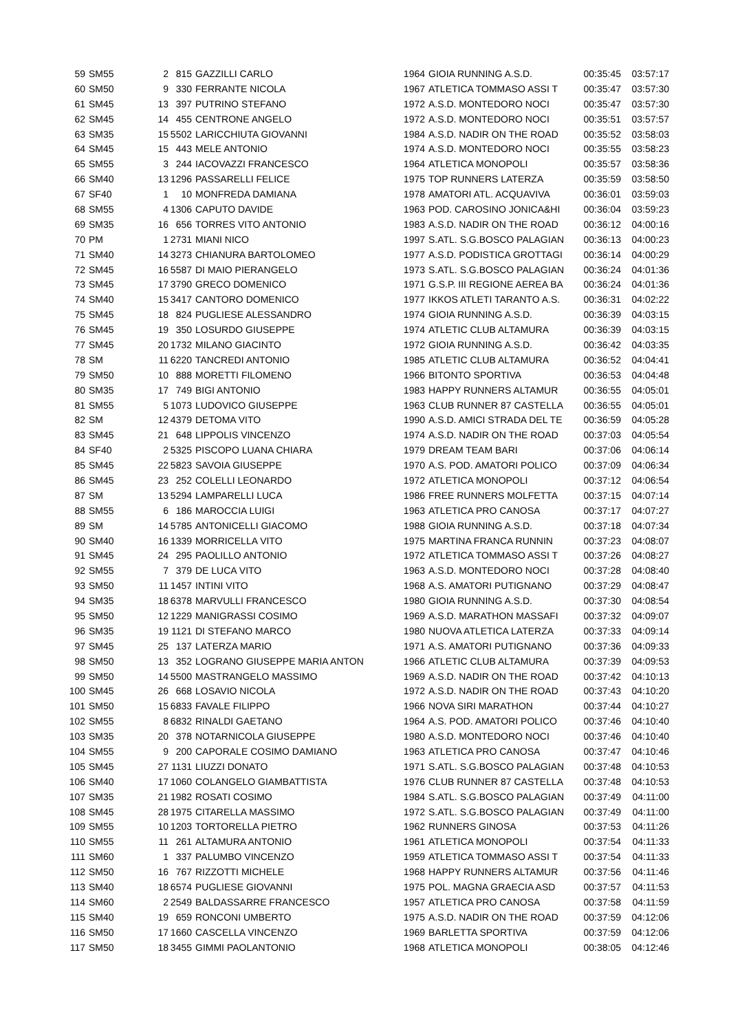| 59 | SM55 | 2 | 815 | GAZZILLI CARLO | 1964 | GIOIA RUNNING A.S.D. | 00:35:45 | 03:57:17 |
| 60 | SM50 | 9 | 330 | FERRANTE NICOLA | 1967 | ATLETICA TOMMASO ASSI T | 00:35:47 | 03:57:30 |
| 61 | SM45 | 13 | 397 | PUTRINO STEFANO | 1972 | A.S.D. MONTEDORO NOCI | 00:35:47 | 03:57:30 |
| 62 | SM45 | 14 | 455 | CENTRONE ANGELO | 1972 | A.S.D. MONTEDORO NOCI | 00:35:51 | 03:57:57 |
| 63 | SM35 | 15 | 5502 | LARICCHIUTA GIOVANNI | 1984 | A.S.D. NADIR ON THE ROAD | 00:35:52 | 03:58:03 |
| 64 | SM45 | 15 | 443 | MELE ANTONIO | 1974 | A.S.D. MONTEDORO NOCI | 00:35:55 | 03:58:23 |
| 65 | SM55 | 3 | 244 | IACOVAZZI FRANCESCO | 1964 | ATLETICA MONOPOLI | 00:35:57 | 03:58:36 |
| 66 | SM40 | 13 | 1296 | PASSARELLI FELICE | 1975 | TOP RUNNERS LATERZA | 00:35:59 | 03:58:50 |
| 67 | SF40 | 1 | 10 | MONFREDA DAMIANA | 1978 | AMATORI ATL. ACQUAVIVA | 00:36:01 | 03:59:03 |
| 68 | SM55 | 4 | 1306 | CAPUTO DAVIDE | 1963 | POD. CAROSINO JONICA&HI | 00:36:04 | 03:59:23 |
| 69 | SM35 | 16 | 656 | TORRES VITO ANTONIO | 1983 | A.S.D. NADIR ON THE ROAD | 00:36:12 | 04:00:16 |
| 70 | PM | 1 | 2731 | MIANI NICO | 1997 | S.ATL. S.G.BOSCO PALAGIAN | 00:36:13 | 04:00:23 |
| 71 | SM40 | 14 | 3273 | CHIANURA BARTOLOMEO | 1977 | A.S.D. PODISTICA GROTTAGI | 00:36:14 | 04:00:29 |
| 72 | SM45 | 16 | 5587 | DI MAIO PIERANGELO | 1973 | S.ATL. S.G.BOSCO PALAGIAN | 00:36:24 | 04:01:36 |
| 73 | SM45 | 17 | 3790 | GRECO DOMENICO | 1971 | G.S.P. III REGIONE AEREA BA | 00:36:24 | 04:01:36 |
| 74 | SM40 | 15 | 3417 | CANTORO DOMENICO | 1977 | IKKOS ATLETI TARANTO A.S. | 00:36:31 | 04:02:22 |
| 75 | SM45 | 18 | 824 | PUGLIESE ALESSANDRO | 1974 | GIOIA RUNNING A.S.D. | 00:36:39 | 04:03:15 |
| 76 | SM45 | 19 | 350 | LOSURDO GIUSEPPE | 1974 | ATLETIC CLUB ALTAMURA | 00:36:39 | 04:03:15 |
| 77 | SM45 | 20 | 1732 | MILANO GIACINTO | 1972 | GIOIA RUNNING A.S.D. | 00:36:42 | 04:03:35 |
| 78 | SM | 11 | 6220 | TANCREDI ANTONIO | 1985 | ATLETIC CLUB ALTAMURA | 00:36:52 | 04:04:41 |
| 79 | SM50 | 10 | 888 | MORETTI FILOMENO | 1966 | BITONTO SPORTIVA | 00:36:53 | 04:04:48 |
| 80 | SM35 | 17 | 749 | BIGI ANTONIO | 1983 | HAPPY RUNNERS ALTAMUR | 00:36:55 | 04:05:01 |
| 81 | SM55 | 5 | 1073 | LUDOVICO GIUSEPPE | 1963 | CLUB RUNNER 87 CASTELLA | 00:36:55 | 04:05:01 |
| 82 | SM | 12 | 4379 | DETOMA VITO | 1990 | A.S.D. AMICI STRADA DEL TE | 00:36:59 | 04:05:28 |
| 83 | SM45 | 21 | 648 | LIPPOLIS VINCENZO | 1974 | A.S.D. NADIR ON THE ROAD | 00:37:03 | 04:05:54 |
| 84 | SF40 | 2 | 5325 | PISCOPO LUANA CHIARA | 1979 | DREAM TEAM BARI | 00:37:06 | 04:06:14 |
| 85 | SM45 | 22 | 5823 | SAVOIA GIUSEPPE | 1970 | A.S. POD. AMATORI POLICO | 00:37:09 | 04:06:34 |
| 86 | SM45 | 23 | 252 | COLELLI LEONARDO | 1972 | ATLETICA MONOPOLI | 00:37:12 | 04:06:54 |
| 87 | SM | 13 | 5294 | LAMPARELLI LUCA | 1986 | FREE RUNNERS MOLFETTA | 00:37:15 | 04:07:14 |
| 88 | SM55 | 6 | 186 | MAROCCIA LUIGI | 1963 | ATLETICA PRO CANOSA | 00:37:17 | 04:07:27 |
| 89 | SM | 14 | 5785 | ANTONICELLI GIACOMO | 1988 | GIOIA RUNNING A.S.D. | 00:37:18 | 04:07:34 |
| 90 | SM40 | 16 | 1339 | MORRICELLA VITO | 1975 | MARTINA FRANCA RUNNIN | 00:37:23 | 04:08:07 |
| 91 | SM45 | 24 | 295 | PAOLILLO ANTONIO | 1972 | ATLETICA TOMMASO ASSI T | 00:37:26 | 04:08:27 |
| 92 | SM55 | 7 | 379 | DE LUCA VITO | 1963 | A.S.D. MONTEDORO NOCI | 00:37:28 | 04:08:40 |
| 93 | SM50 | 11 | 1457 | INTINI VITO | 1968 | A.S. AMATORI PUTIGNANO | 00:37:29 | 04:08:47 |
| 94 | SM35 | 18 | 6378 | MARVULLI FRANCESCO | 1980 | GIOIA RUNNING A.S.D. | 00:37:30 | 04:08:54 |
| 95 | SM50 | 12 | 1229 | MANIGRASSI COSIMO | 1969 | A.S.D. MARATHON MASSAFI | 00:37:32 | 04:09:07 |
| 96 | SM35 | 19 | 1121 | DI STEFANO MARCO | 1980 | NUOVA ATLETICA LATERZA | 00:37:33 | 04:09:14 |
| 97 | SM45 | 25 | 137 | LATERZA MARIO | 1971 | A.S. AMATORI PUTIGNANO | 00:37:36 | 04:09:33 |
| 98 | SM50 | 13 | 352 | LOGRANO GIUSEPPE MARIA ANTON | 1966 | ATLETIC CLUB ALTAMURA | 00:37:39 | 04:09:53 |
| 99 | SM50 | 14 | 5500 | MASTRANGELO MASSIMO | 1969 | A.S.D. NADIR ON THE ROAD | 00:37:42 | 04:10:13 |
| 100 | SM45 | 26 | 668 | LOSAVIO NICOLA | 1972 | A.S.D. NADIR ON THE ROAD | 00:37:43 | 04:10:20 |
| 101 | SM50 | 15 | 6833 | FAVALE FILIPPO | 1966 | NOVA SIRI MARATHON | 00:37:44 | 04:10:27 |
| 102 | SM55 | 8 | 6832 | RINALDI GAETANO | 1964 | A.S. POD. AMATORI POLICO | 00:37:46 | 04:10:40 |
| 103 | SM35 | 20 | 378 | NOTARNICOLA GIUSEPPE | 1980 | A.S.D. MONTEDORO NOCI | 00:37:46 | 04:10:40 |
| 104 | SM55 | 9 | 200 | CAPORALE COSIMO DAMIANO | 1963 | ATLETICA PRO CANOSA | 00:37:47 | 04:10:46 |
| 105 | SM45 | 27 | 1131 | LIUZZI DONATO | 1971 | S.ATL. S.G.BOSCO PALAGIAN | 00:37:48 | 04:10:53 |
| 106 | SM40 | 17 | 1060 | COLANGELO GIAMBATTISTA | 1976 | CLUB RUNNER 87 CASTELLA | 00:37:48 | 04:10:53 |
| 107 | SM35 | 21 | 1982 | ROSATI COSIMO | 1984 | S.ATL. S.G.BOSCO PALAGIAN | 00:37:49 | 04:11:00 |
| 108 | SM45 | 28 | 1975 | CITARELLA MASSIMO | 1972 | S.ATL. S.G.BOSCO PALAGIAN | 00:37:49 | 04:11:00 |
| 109 | SM55 | 10 | 1203 | TORTORELLA PIETRO | 1962 | RUNNERS GINOSA | 00:37:53 | 04:11:26 |
| 110 | SM55 | 11 | 261 | ALTAMURA ANTONIO | 1961 | ATLETICA MONOPOLI | 00:37:54 | 04:11:33 |
| 111 | SM60 | 1 | 337 | PALUMBO VINCENZO | 1959 | ATLETICA TOMMASO ASSI T | 00:37:54 | 04:11:33 |
| 112 | SM50 | 16 | 767 | RIZZOTTI MICHELE | 1968 | HAPPY RUNNERS ALTAMUR | 00:37:56 | 04:11:46 |
| 113 | SM40 | 18 | 6574 | PUGLIESE GIOVANNI | 1975 | POL. MAGNA GRAECIA ASD | 00:37:57 | 04:11:53 |
| 114 | SM60 | 2 | 2549 | BALDASSARRE FRANCESCO | 1957 | ATLETICA PRO CANOSA | 00:37:58 | 04:11:59 |
| 115 | SM40 | 19 | 659 | RONCONI UMBERTO | 1975 | A.S.D. NADIR ON THE ROAD | 00:37:59 | 04:12:06 |
| 116 | SM50 | 17 | 1660 | CASCELLA VINCENZO | 1969 | BARLETTA SPORTIVA | 00:37:59 | 04:12:06 |
| 117 | SM50 | 18 | 3455 | GIMMI PAOLANTONIO | 1968 | ATLETICA MONOPOLI | 00:38:05 | 04:12:46 |